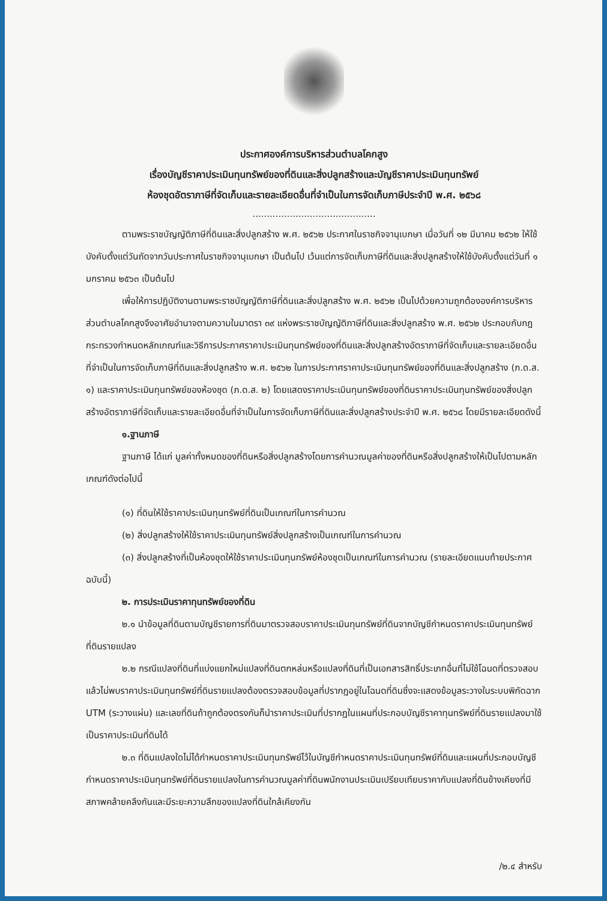ประกาศองค์การบริหารส่วนตำบลโคกสูง
เรื่องบัญชีราคาประเมินทุนทรัพย์ของที่ดินและสิ่งปลูกสร้างและบัญชีราคาประเมินทุนทรัพย์
ห้องชุดอัตราภาษีที่จัดเก็บและรายละเอียดอื่นที่จำเป็นในการจัดเก็บภาษีประจำปี พ.ศ. ๒๕๖๘
...........................................
ตามพระราชบัญญัติภาษีที่ดินและสิ่งปลูกสร้าง พ.ศ. ๒๕๖๒ ประกาศในราชกิจจานุเบกษา เมื่อวันที่ ๑๒ มีนาคม ๒๕๖๒ ให้ใช้บังคับตั้งแต่วันถัดจากวันประกาศในราชกิจจานุเบกษา เป็นต้นไป เว้นแต่การจัดเก็บภาษีที่ดินและสิ่งปลูกสร้างให้ใช้บังคับตั้งแต่วันที่ ๑ มกราคม ๒๕๖๓ เป็นต้นไป
เพื่อให้การปฏิบัติงานตามพระราชบัญญัติภาษีที่ดินและสิ่งปลูกสร้าง พ.ศ. ๒๕๖๒ เป็นไปด้วยความถูกต้ององค์การบริหารส่วนตำบลโคกสูงจึงอาศัยอำนาจตามความในมาตรา ๓๙ แห่งพระราชบัญญัติภาษีที่ดินและสิ่งปลูกสร้าง พ.ศ. ๒๕๖๒ ประกอบกับกฎกระทรวงกำหนดหลักเกณฑ์และวิธีการประกาศราคาประเมินทุนทรัพย์ของที่ดินและสิ่งปลูกสร้างอัตราภาษีที่จัดเก็บและรายละเอียดอื่นที่จำเป็นในการจัดเก็บภาษีที่ดินและสิ่งปลูกสร้าง พ.ศ. ๒๕๖๒ ในการประกาศราคาประเมินทุนทรัพย์ของที่ดินและสิ่งปลูกสร้าง (ภ.ด.ส. ๑) และราคาประเมินทุนทรัพย์ของห้องชุด (ภ.ด.ส. ๒) โดยแสดงราคาประเมินทุนทรัพย์ของที่ดินราคาประเมินทุนทรัพย์ของสิ่งปลูกสร้างอัตราภาษีที่จัดเก็บและรายละเอียดอื่นที่จำเป็นในการจัดเก็บภาษีที่ดินและสิ่งปลูกสร้างประจำปี พ.ศ. ๒๕๖๘ โดยมีรายละเอียดดังนี้
๑.ฐานภาษี
ฐานภาษี ได้แก่ มูลค่าทั้งหมดของที่ดินหรือสิ่งปลูกสร้างโดยการคำนวณมูลค่าของที่ดินหรือสิ่งปลูกสร้างให้เป็นไปตามหลักเกณฑ์ดังต่อไปนี้
(๑) ที่ดินให้ใช้ราคาประเมินทุนทรัพย์ที่ดินเป็นเกณฑ์ในการคำนวณ
(๒) สิ่งปลูกสร้างให้ใช้ราคาประเมินทุนทรัพย์สิ่งปลูกสร้างเป็นเกณฑ์ในการคำนวณ
(๓) สิ่งปลูกสร้างที่เป็นห้องชุดให้ใช้ราคาประเมินทุนทรัพย์ห้องชุดเป็นเกณฑ์ในการคำนวณ (รายละเอียดแนบท้ายประกาศฉบับนี้)
๒. การประเมินราคาทุนทรัพย์ของที่ดิน
๒.๑ นำข้อมูลที่ดินตามบัญชีรายการที่ดินมาตรวจสอบราคาประเมินทุนทรัพย์ที่ดินจากบัญชีกำหนดราคาประเมินทุนทรัพย์ที่ดินรายแปลง
๒.๒ กรณีแปลงที่ดินที่แบ่งแยกใหม่แปลงที่ดินตกหล่นหรือแปลงที่ดินที่เป็นเอกสารสิทธิ์ประเภทอื่นที่ไม่ใช้โฉนดที่ตรวจสอบแล้วไม่พบราคาประเมินทุนทรัพย์ที่ดินรายแปลงต้องตรวจสอบข้อมูลที่ปรากฏอยู่ในโฉนดที่ดินซึ่งจะแสดงข้อมูลระวางในระบบพิกัดฉาก UTM (ระวางแผ่น) และเลขที่ดินถ้าถูกต้องตรงกันก็นำราคาประเมินที่ปรากฏในแผนที่ประกอบบัญชีราคาทุนทรัพย์ที่ดินรายแปลงมาใช้เป็นราคาประเมินที่ดินได้
๒.๓ ที่ดินแปลงใดไม่ได้กำหนดราคาประเมินทุนทรัพย์ไว้ในบัญชีกำหนดราคาประเมินทุนทรัพย์ที่ดินและแผนที่ประกอบบัญชีกำหนดราคาประเมินทุนทรัพย์ที่ดินรายแปลงในการคำนวณมูลค่าที่ดินพนักงานประเมินเปรียบเทียบราคากับแปลงที่ดินข้างเคียงที่มีสภาพคล้ายคลึงกันและมีระยะความลึกของแปลงที่ดินใกล้เคียงกัน
/๒.๔ สำหรับ